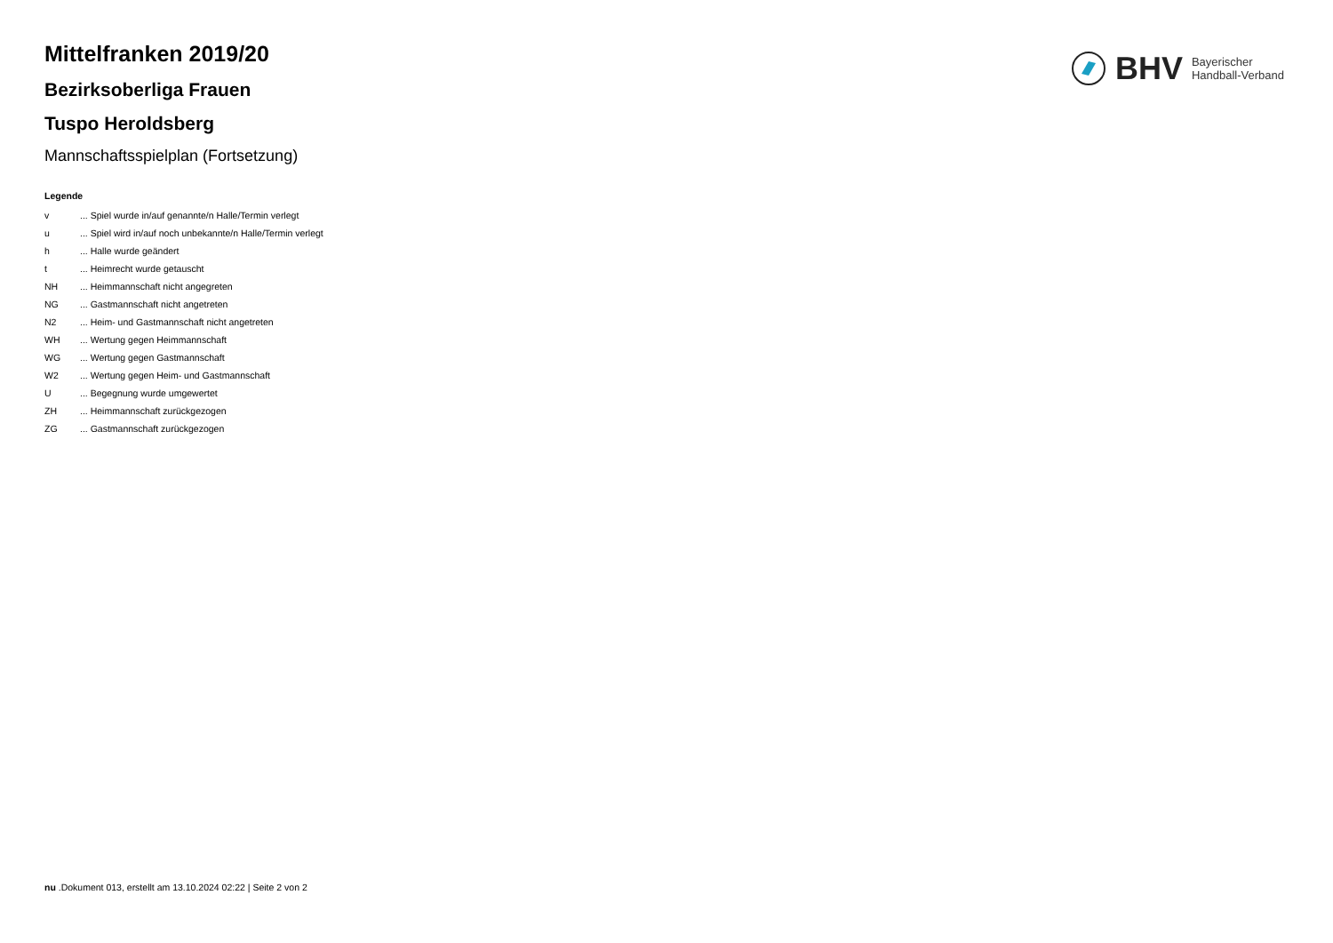BHV Bayerischer
Handball-Verband
Mittelfranken 2019/20
Bezirksoberliga Frauen
Tuspo Heroldsberg
Mannschaftsspielplan (Fortsetzung)
Legende
| v | ... Spiel wurde in/auf genannte/n Halle/Termin verlegt |
| u | ... Spiel wird in/auf noch unbekannte/n Halle/Termin verlegt |
| h | ... Halle wurde geändert |
| t | ... Heimrecht wurde getauscht |
| NH | ... Heimmannschaft nicht angegreten |
| NG | ... Gastmannschaft nicht angetreten |
| N2 | ... Heim- und Gastmannschaft nicht angetreten |
| WH | ... Wertung gegen Heimmannschaft |
| WG | ... Wertung gegen Gastmannschaft |
| W2 | ... Wertung gegen Heim- und Gastmannschaft |
| U | ... Begegnung wurde umgewertet |
| ZH | ... Heimmannschaft zurückgezogen |
| ZG | ... Gastmannschaft zurückgezogen |
nu .Dokument 013, erstellt am 13.10.2024 02:22 | Seite 2 von 2